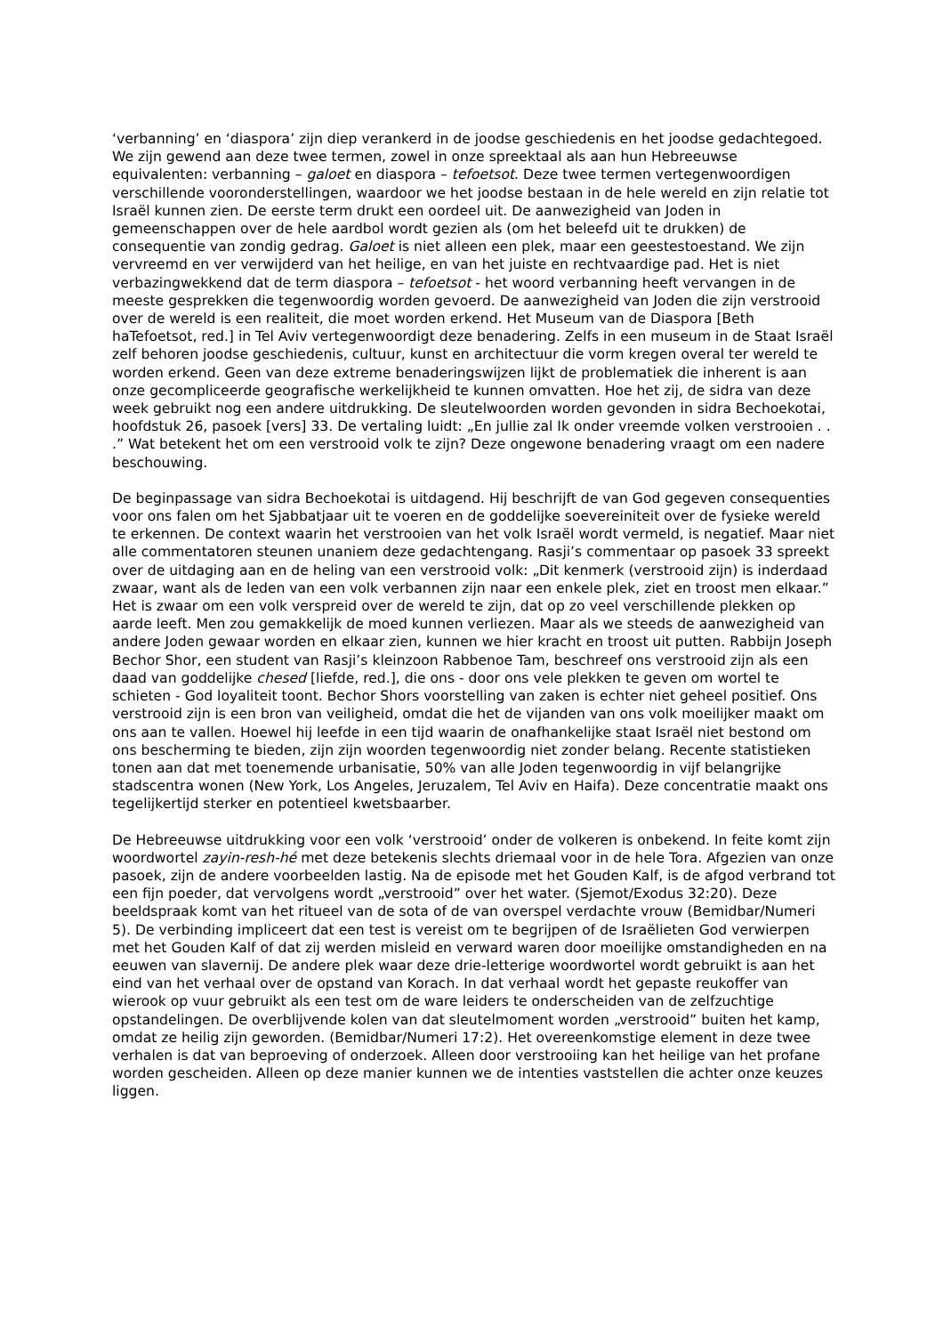‘verbanning’ en ‘diaspora’ zijn diep verankerd in de joodse geschiedenis en het joodse gedachtegoed. We zijn gewend aan deze twee termen, zowel in onze spreektaal als aan hun Hebreeuwse equivalenten: verbanning – galoet en diaspora – tefoetsot. Deze twee termen vertegenwoordigen verschillende vooronderstellingen, waardoor we het joodse bestaan in de hele wereld en zijn relatie tot Israël kunnen zien. De eerste term drukt een oordeel uit. De aanwezigheid van Joden in gemeenschappen over de hele aardbol wordt gezien als (om het beleefd uit te drukken) de consequentie van zondig gedrag. Galoet is niet alleen een plek, maar een geestestoestand. We zijn vervreemd en ver verwijderd van het heilige, en van het juiste en rechtvaardige pad. Het is niet verbazingwekkend dat de term diaspora – tefoetsot - het woord verbanning heeft vervangen in de meeste gesprekken die tegenwoordig worden gevoerd. De aanwezigheid van Joden die zijn verstrooid over de wereld is een realiteit, die moet worden erkend. Het Museum van de Diaspora [Beth haTefoetsot, red.] in Tel Aviv vertegenwoordigt deze benadering. Zelfs in een museum in de Staat Israël zelf behoren joodse geschiedenis, cultuur, kunst en architectuur die vorm kregen overal ter wereld te worden erkend. Geen van deze extreme benaderingswijzen lijkt de problematiek die inherent is aan onze gecompliceerde geografische werkelijkheid te kunnen omvatten. Hoe het zij, de sidra van deze week gebruikt nog een andere uitdrukking. De sleutelwoorden worden gevonden in sidra Bechoekotai, hoofdstuk 26, pasoek [vers] 33. De vertaling luidt: „En jullie zal Ik onder vreemde volken verstrooien . . .” Wat betekent het om een verstrooid volk te zijn? Deze ongewone benadering vraagt om een nadere beschouwing.
De beginpassage van sidra Bechoekotai is uitdagend. Hij beschrijft de van God gegeven consequenties voor ons falen om het Sjabbatjaar uit te voeren en de goddelijke soevereiniteit over de fysieke wereld te erkennen. De context waarin het verstrooien van het volk Israël wordt vermeld, is negatief. Maar niet alle commentatoren steunen unaniem deze gedachtengang. Rasji’s commentaar op pasoek 33 spreekt over de uitdaging aan en de heling van een verstrooid volk: „Dit kenmerk (verstrooid zijn) is inderdaad zwaar, want als de leden van een volk verbannen zijn naar een enkele plek, ziet en troost men elkaar.” Het is zwaar om een volk verspreid over de wereld te zijn, dat op zo veel verschillende plekken op aarde leeft. Men zou gemakkelijk de moed kunnen verliezen. Maar als we steeds de aanwezigheid van andere Joden gewaar worden en elkaar zien, kunnen we hier kracht en troost uit putten. Rabbijn Joseph Bechor Shor, een student van Rasji’s kleinzoon Rabbenoe Tam, beschreef ons verstrooid zijn als een daad van goddelijke chesed [liefde, red.], die ons - door ons vele plekken te geven om wortel te schieten - God loyaliteit toont. Bechor Shors voorstelling van zaken is echter niet geheel positief. Ons verstrooid zijn is een bron van veiligheid, omdat die het de vijanden van ons volk moeilijker maakt om ons aan te vallen. Hoewel hij leefde in een tijd waarin de onafhankelijke staat Israël niet bestond om ons bescherming te bieden, zijn zijn woorden tegenwoordig niet zonder belang. Recente statistieken tonen aan dat met toenemende urbanisatie, 50% van alle Joden tegenwoordig in vijf belangrijke stadscentra wonen (New York, Los Angeles, Jeruzalem, Tel Aviv en Haifa). Deze concentratie maakt ons tegelijkertijd sterker en potentieel kwetsbaarber.
De Hebreeuwse uitdrukking voor een volk ‘verstrooid’ onder de volkeren is onbekend. In feite komt zijn woordwortel zayin-resh-hé met deze betekenis slechts driemaal voor in de hele Tora. Afgezien van onze pasoek, zijn de andere voorbeelden lastig. Na de episode met het Gouden Kalf, is de afgod verbrand tot een fijn poeder, dat vervolgens wordt „verstrooid” over het water. (Sjemot/Exodus 32:20). Deze beeldspraak komt van het ritueel van de sota of de van overspel verdachte vrouw (Bemidbar/Numeri 5). De verbinding impliceert dat een test is vereist om te begrijpen of de Israëlieten God verwierpen met het Gouden Kalf of dat zij werden misleid en verward waren door moeilijke omstandigheden en na eeuwen van slavernij. De andere plek waar deze drie-letterige woordwortel wordt gebruikt is aan het eind van het verhaal over de opstand van Korach. In dat verhaal wordt het gepaste reukoffer van wierook op vuur gebruikt als een test om de ware leiders te onderscheiden van de zelfzuchtige opstandelingen. De overblijvende kolen van dat sleutelmoment worden „verstrooid” buiten het kamp, omdat ze heilig zijn geworden. (Bemidbar/Numeri 17:2). Het overeenkomstige element in deze twee verhalen is dat van beproeving of onderzoek. Alleen door verstrooiing kan het heilige van het profane worden gescheiden. Alleen op deze manier kunnen we de intenties vaststellen die achter onze keuzes liggen.